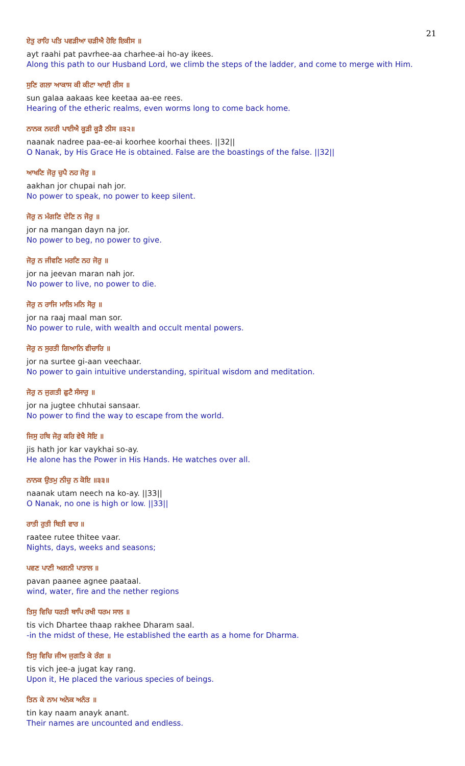21
ਏਤੁ ਰਾਹਿ ਪਤਿ ਪਵੜੀਆ ਚੜੀਐ ਹੋਇ ਇਕੀਸ ॥
ayt raahi pat pavrhee-aa charhee-ai ho-ay ikees.
Along this path to our Husband Lord, we climb the steps of the ladder, and come to merge with Him.
ਸੁਣਿ ਗਲਾ ਆਕਾਸ ਕੀ ਕੀਟਾ ਆਈ ਰੀਸ ॥
sun galaa aakaas kee keetaa aa-ee rees.
Hearing of the etheric realms, even worms long to come back home.
ਨਾਨਕ ਨਦਰੀ ਪਾਈਐ ਕੂੜੀ ਕੂੜੈ ਠੀਸ ॥੩੨॥
naanak nadree paa-ee-ai koorhee koorhai thees. ||32||
O Nanak, by His Grace He is obtained. False are the boastings of the false. ||32||
ਆਖਣਿ ਜੋਰੁ ਚੁਪੈ ਨਹ ਜੋਰੁ ॥
aakhan jor chupai nah jor.
No power to speak, no power to keep silent.
ਜੋਰੁ ਨ ਮੰਗਣਿ ਦੇਣਿ ਨ ਜੋਰੁ ॥
jor na mangan dayn na jor.
No power to beg, no power to give.
ਜੋਰੁ ਨ ਜੀਵਣਿ ਮਰਣਿ ਨਹ ਜੋਰੁ ॥
jor na jeevan maran nah jor.
No power to live, no power to die.
ਜੋਰੁ ਨ ਰਾਜਿ ਮਾਲਿ ਮਨਿ ਸੋਰੁ ॥
jor na raaj maal man sor.
No power to rule, with wealth and occult mental powers.
ਜੋਰੁ ਨ ਸੁਰਤੀ ਗਿਆਨਿ ਵੀਚਾਰਿ ॥
jor na surtee gi-aan veechaar.
No power to gain intuitive understanding, spiritual wisdom and meditation.
ਜੋਰੁ ਨ ਜੁਗਤੀ ਛੁਟੈ ਸੰਸਾਰੁ ॥
jor na jugtee chhutai sansaar.
No power to find the way to escape from the world.
ਜਿਸੁ ਹਥਿ ਜੋਰੁ ਕਰਿ ਵੇਖੈ ਸੋਇ ॥
jis hath jor kar vaykhai so-ay.
He alone has the Power in His Hands. He watches over all.
ਨਾਨਕ ਉਤਮੁ ਨੀਚੁ ਨ ਕੋਇ ॥੩੩॥
naanak utam neech na ko-ay. ||33||
O Nanak, no one is high or low. ||33||
ਰਾਤੀ ਰੁਤੀ ਥਿਤੀ ਵਾਰ ॥
raatee rutee thitee vaar.
Nights, days, weeks and seasons;
ਪਵਣ ਪਾਣੀ ਅਗਨੀ ਪਾਤਾਲ ॥
pavan paanee agnee paataal.
wind, water, fire and the nether regions
ਤਿਸੁ ਵਿਚਿ ਧਰਤੀ ਥਾਪਿ ਰਖੀ ਧਰਮ ਸਾਲ ॥
tis vich Dhartee thaap rakhee Dharam saal.
-in the midst of these, He established the earth as a home for Dharma.
ਤਿਸੁ ਵਿਚਿ ਜੀਅ ਜੁਗਤਿ ਕੇ ਰੰਗ ॥
tis vich jee-a jugat kay rang.
Upon it, He placed the various species of beings.
ਤਿਨ ਕੇ ਨਾਮ ਅਨੇਕ ਅਨੰਤ ॥
tin kay naam anayk anant.
Their names are uncounted and endless.